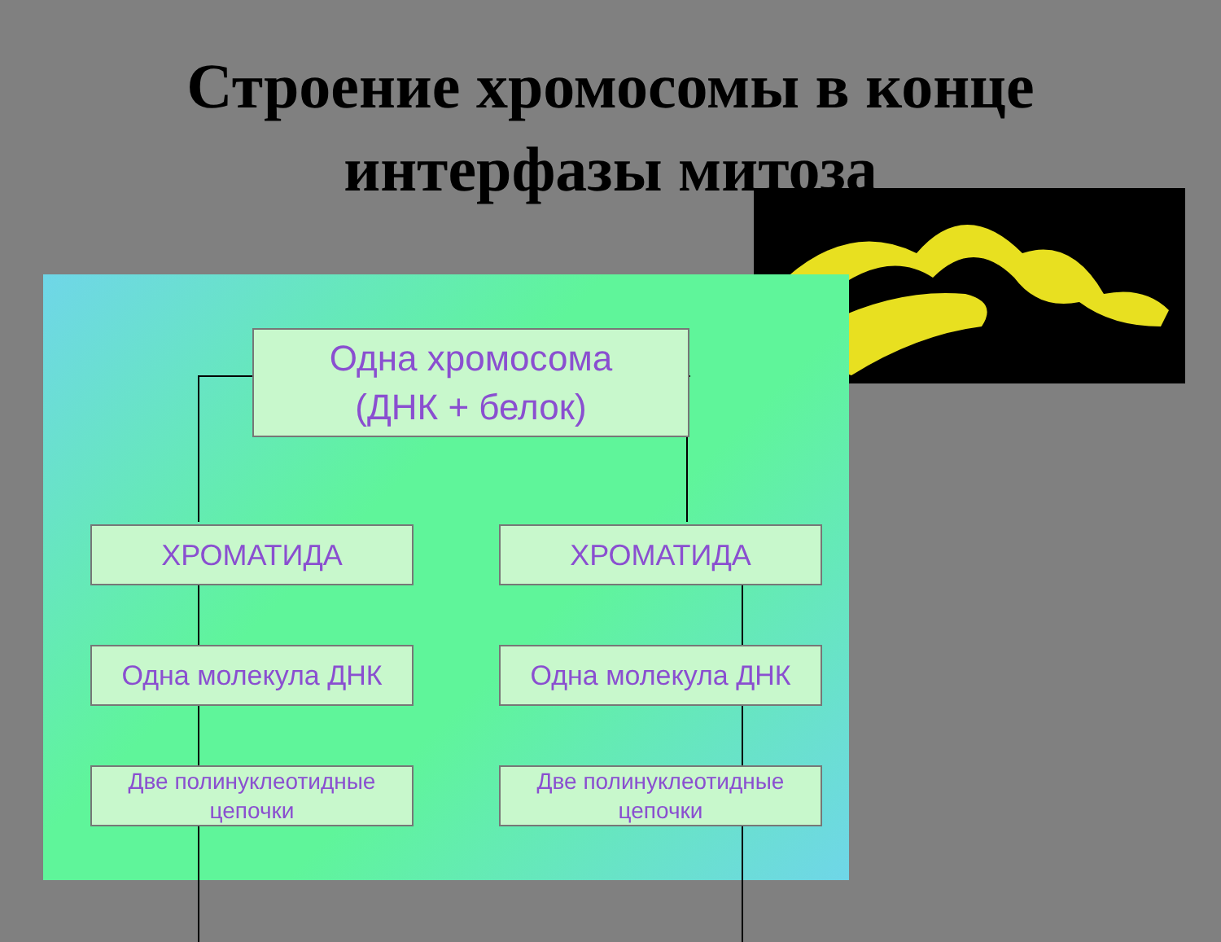Строение хромосомы в конце
интерфазы митоза
Одна хромосома
(ДНК + белок)
ХРОМАТИДА ХРОМАТИДА
Одна молекула ДНК Одна молекула ДНК
Две полинуклеотидные
цепочки
Две полинуклеотидные
цепочки